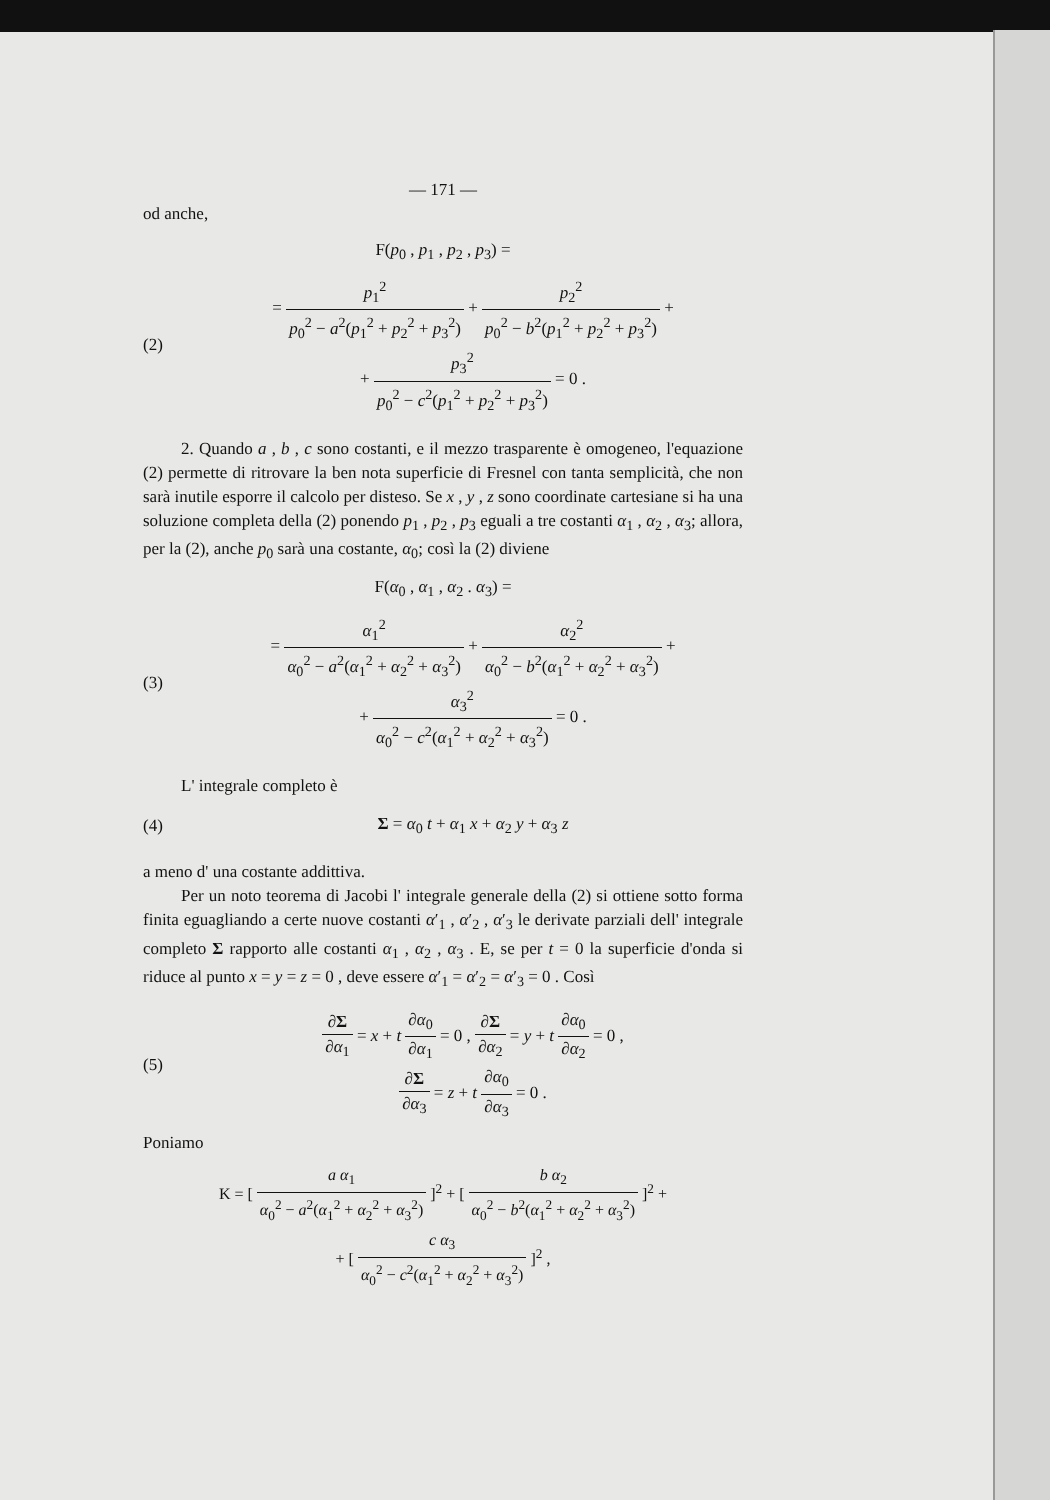— 171 —
od anche,
F(p<sub>0</sub> , p<sub>1</sub> , p<sub>2</sub> , p<sub>3</sub>) =
(2)
= p<sub>1</sub><sup>2</sup> p<sub>0</sub><sup>2</sup> − a<sup>2</sup>(p<sub>1</sub><sup>2</sup> + p<sub>2</sub><sup>2</sup> + p<sub>3</sub><sup>2</sup>) + p<sub>2</sub><sup>2</sup> p<sub>0</sub><sup>2</sup> − b<sup>2</sup>(p<sub>1</sub><sup>2</sup> + p<sub>2</sub><sup>2</sup> + p<sub>3</sub><sup>2</sup>) +
+ p<sub>3</sub><sup>2</sup> p<sub>0</sub><sup>2</sup> − c<sup>2</sup>(p<sub>1</sub><sup>2</sup> + p<sub>2</sub><sup>2</sup> + p<sub>3</sub><sup>2</sup>) = 0 .
2. Quando a , b , c sono costanti, e il mezzo trasparente è omogeneo, l'equazione (2) permette di ritrovare la ben nota superficie di Fresnel con tanta semplicità, che non sarà inutile esporre il calcolo per disteso. Se x , y , z sono coordinate cartesiane si ha una soluzione completa della (2) ponendo p<sub>1</sub> , p<sub>2</sub> , p<sub>3</sub> eguali a tre costanti α<sub>1</sub> , α<sub>2</sub> , α<sub>3</sub>; allora, per la (2), anche p<sub>0</sub> sarà una costante, α<sub>0</sub>; così la (2) diviene
F(α<sub>0</sub> , α<sub>1</sub> , α<sub>2</sub> . α<sub>3</sub>) =
(3)
= α<sub>1</sub><sup>2</sup> α<sub>0</sub><sup>2</sup> − a<sup>2</sup>(α<sub>1</sub><sup>2</sup> + α<sub>2</sub><sup>2</sup> + α<sub>3</sub><sup>2</sup>) + α<sub>2</sub><sup>2</sup> α<sub>0</sub><sup>2</sup> − b<sup>2</sup>(α<sub>1</sub><sup>2</sup> + α<sub>2</sub><sup>2</sup> + α<sub>3</sub><sup>2</sup>) +
+ α<sub>3</sub><sup>2</sup> α<sub>0</sub><sup>2</sup> − c<sup>2</sup>(α<sub>1</sub><sup>2</sup> + α<sub>2</sub><sup>2</sup> + α<sub>3</sub><sup>2</sup>) = 0 .
L' integrale completo è
(4) Σ = α<sub>0</sub> t + α<sub>1</sub> x + α<sub>2</sub> y + α<sub>3</sub> z
a meno d' una costante addittiva.
Per un noto teorema di Jacobi l' integrale generale della (2) si ottiene sotto forma finita eguagliando a certe nuove costanti α′<sub>1</sub> , α′<sub>2</sub> , α′<sub>3</sub> le derivate parziali dell' integrale completo Σ rapporto alle costanti α<sub>1</sub> , α<sub>2</sub> , α<sub>3</sub> . E, se per t = 0 la superficie d'onda si riduce al punto x = y = z = 0 , deve essere α′<sub>1</sub> = α′<sub>2</sub> = α′<sub>3</sub> = 0 . Così
(5)
∂Σ ∂α<sub>1</sub> = x + t ∂α<sub>0</sub> ∂α<sub>1</sub> = 0 , ∂Σ ∂α<sub>2</sub> = y + t ∂α<sub>0</sub> ∂α<sub>2</sub> = 0 ,
∂Σ ∂α<sub>3</sub> = z + t ∂α<sub>0</sub> ∂α<sub>3</sub> = 0 .
Poniamo
K = [ a α<sub>1</sub> α<sub>0</sub><sup>2</sup> − a<sup>2</sup>(α<sub>1</sub><sup>2</sup> + α<sub>2</sub><sup>2</sup> + α<sub>3</sub><sup>2</sup>) ]<sup>2</sup> + [ b α<sub>2</sub> α<sub>0</sub><sup>2</sup> − b<sup>2</sup>(α<sub>1</sub><sup>2</sup> + α<sub>2</sub><sup>2</sup> + α<sub>3</sub><sup>2</sup>) ]<sup>2</sup> +
+ [ c α<sub>3</sub> α<sub>0</sub><sup>2</sup> − c<sup>2</sup>(α<sub>1</sub><sup>2</sup> + α<sub>2</sub><sup>2</sup> + α<sub>3</sub><sup>2</sup>) ]<sup>2</sup> ,